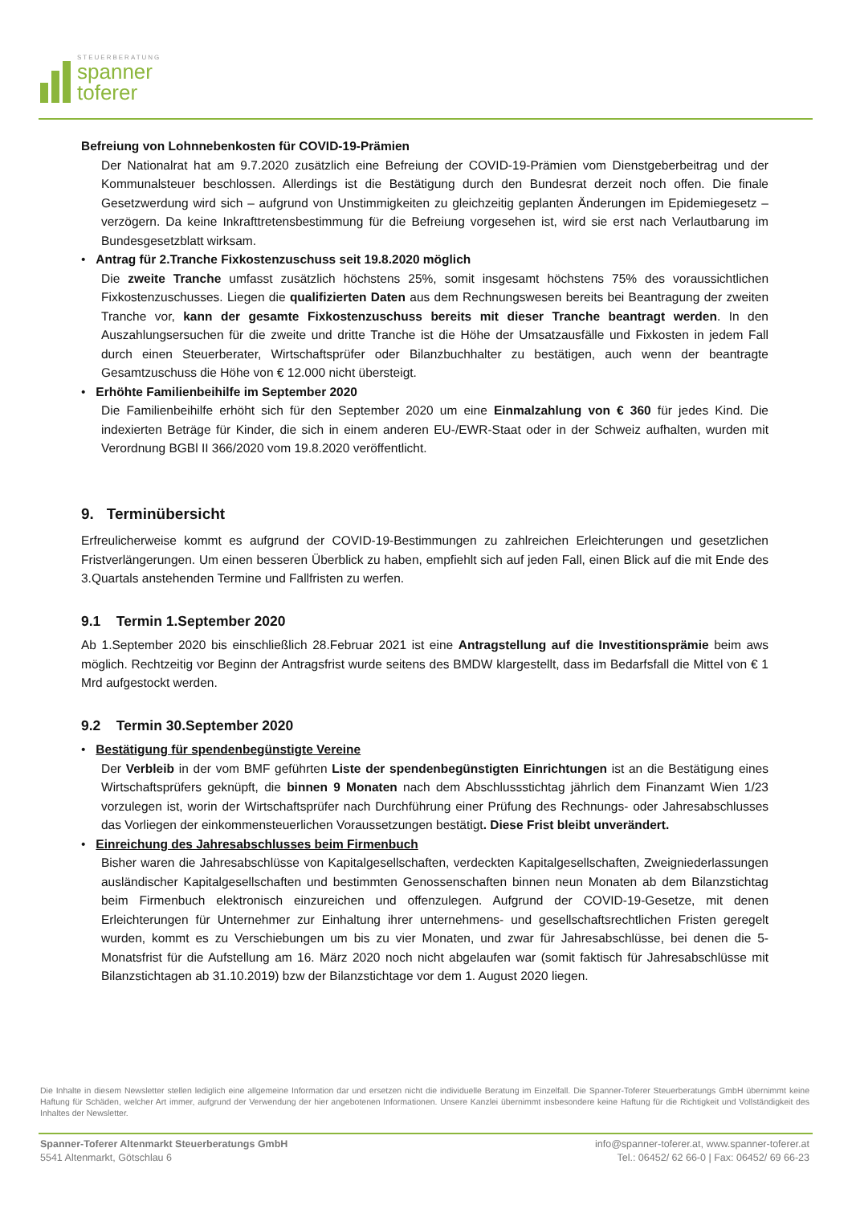STEUERBERATUNG
spanner
toferer
Befreiung von Lohnnebenkosten für COVID-19-Prämien
Der Nationalrat hat am 9.7.2020 zusätzlich eine Befreiung der COVID-19-Prämien vom Dienstgeberbeitrag und der Kommunalsteuer beschlossen. Allerdings ist die Bestätigung durch den Bundesrat derzeit noch offen. Die finale Gesetzwerdung wird sich – aufgrund von Unstimmigkeiten zu gleichzeitig geplanten Änderungen im Epidemiegesetz – verzögern. Da keine Inkrafttretensbestimmung für die Befreiung vorgesehen ist, wird sie erst nach Verlautbarung im Bundesgesetzblatt wirksam.
• Antrag für 2.Tranche Fixkostenzuschuss seit 19.8.2020 möglich
Die zweite Tranche umfasst zusätzlich höchstens 25%, somit insgesamt höchstens 75% des voraussichtlichen Fixkostenzuschusses. Liegen die qualifizierten Daten aus dem Rechnungswesen bereits bei Beantragung der zweiten Tranche vor, kann der gesamte Fixkostenzuschuss bereits mit dieser Tranche beantragt werden. In den Auszahlungsersuchen für die zweite und dritte Tranche ist die Höhe der Umsatzausfälle und Fixkosten in jedem Fall durch einen Steuerberater, Wirtschaftsprüfer oder Bilanzbuchhalter zu bestätigen, auch wenn der beantragte Gesamtzuschuss die Höhe von € 12.000 nicht übersteigt.
• Erhöhte Familienbeihilfe im September 2020
Die Familienbeihilfe erhöht sich für den September 2020 um eine Einmalzahlung von € 360 für jedes Kind. Die indexierten Beträge für Kinder, die sich in einem anderen EU-/EWR-Staat oder in der Schweiz aufhalten, wurden mit Verordnung BGBl II 366/2020 vom 19.8.2020 veröffentlicht.
9. Terminübersicht
Erfreulicherweise kommt es aufgrund der COVID-19-Bestimmungen zu zahlreichen Erleichterungen und gesetzlichen Fristverlängerungen. Um einen besseren Überblick zu haben, empfiehlt sich auf jeden Fall, einen Blick auf die mit Ende des 3.Quartals anstehenden Termine und Fallfristen zu werfen.
9.1 Termin 1.September 2020
Ab 1.September 2020 bis einschließlich 28.Februar 2021 ist eine Antragstellung auf die Investitionsprämie beim aws möglich. Rechtzeitig vor Beginn der Antragsfrist wurde seitens des BMDW klargestellt, dass im Bedarfsfall die Mittel von € 1 Mrd aufgestockt werden.
9.2 Termin 30.September 2020
• Bestätigung für spendenbegünstigte Vereine
Der Verbleib in der vom BMF geführten Liste der spendenbegünstigten Einrichtungen ist an die Bestätigung eines Wirtschaftsprüfers geknüpft, die binnen 9 Monaten nach dem Abschlussstichtag jährlich dem Finanzamt Wien 1/23 vorzulegen ist, worin der Wirtschaftsprüfer nach Durchführung einer Prüfung des Rechnungs- oder Jahresabschlusses das Vorliegen der einkommensteuerlichen Voraussetzungen bestätigt. Diese Frist bleibt unverändert.
• Einreichung des Jahresabschlusses beim Firmenbuch
Bisher waren die Jahresabschlüsse von Kapitalgesellschaften, verdeckten Kapitalgesellschaften, Zweigniederlassungen ausländischer Kapitalgesellschaften und bestimmten Genossenschaften binnen neun Monaten ab dem Bilanzstichtag beim Firmenbuch elektronisch einzureichen und offenzulegen. Aufgrund der COVID-19-Gesetze, mit denen Erleichterungen für Unternehmer zur Einhaltung ihrer unternehmens- und gesellschaftsrechtlichen Fristen geregelt wurden, kommt es zu Verschiebungen um bis zu vier Monaten, und zwar für Jahresabschlüsse, bei denen die 5-Monatsfrist für die Aufstellung am 16. März 2020 noch nicht abgelaufen war (somit faktisch für Jahresabschlüsse mit Bilanzstichtagen ab 31.10.2019) bzw der Bilanzstichtage vor dem 1. August 2020 liegen.
Die Inhalte in diesem Newsletter stellen lediglich eine allgemeine Information dar und ersetzen nicht die individuelle Beratung im Einzelfall. Die Spanner-Toferer Steuerberatungs GmbH übernimmt keine Haftung für Schäden, welcher Art immer, aufgrund der Verwendung der hier angebotenen Informationen. Unsere Kanzlei übernimmt insbesondere keine Haftung für die Richtigkeit und Vollständigkeit des Inhaltes der Newsletter.
Spanner-Toferer Altenmarkt Steuerberatungs GmbH
5541 Altenmarkt, Götschlau 6
info@spanner-toferer.at, www.spanner-toferer.at
Tel.: 06452/ 62 66-0 | Fax: 06452/ 69 66-23